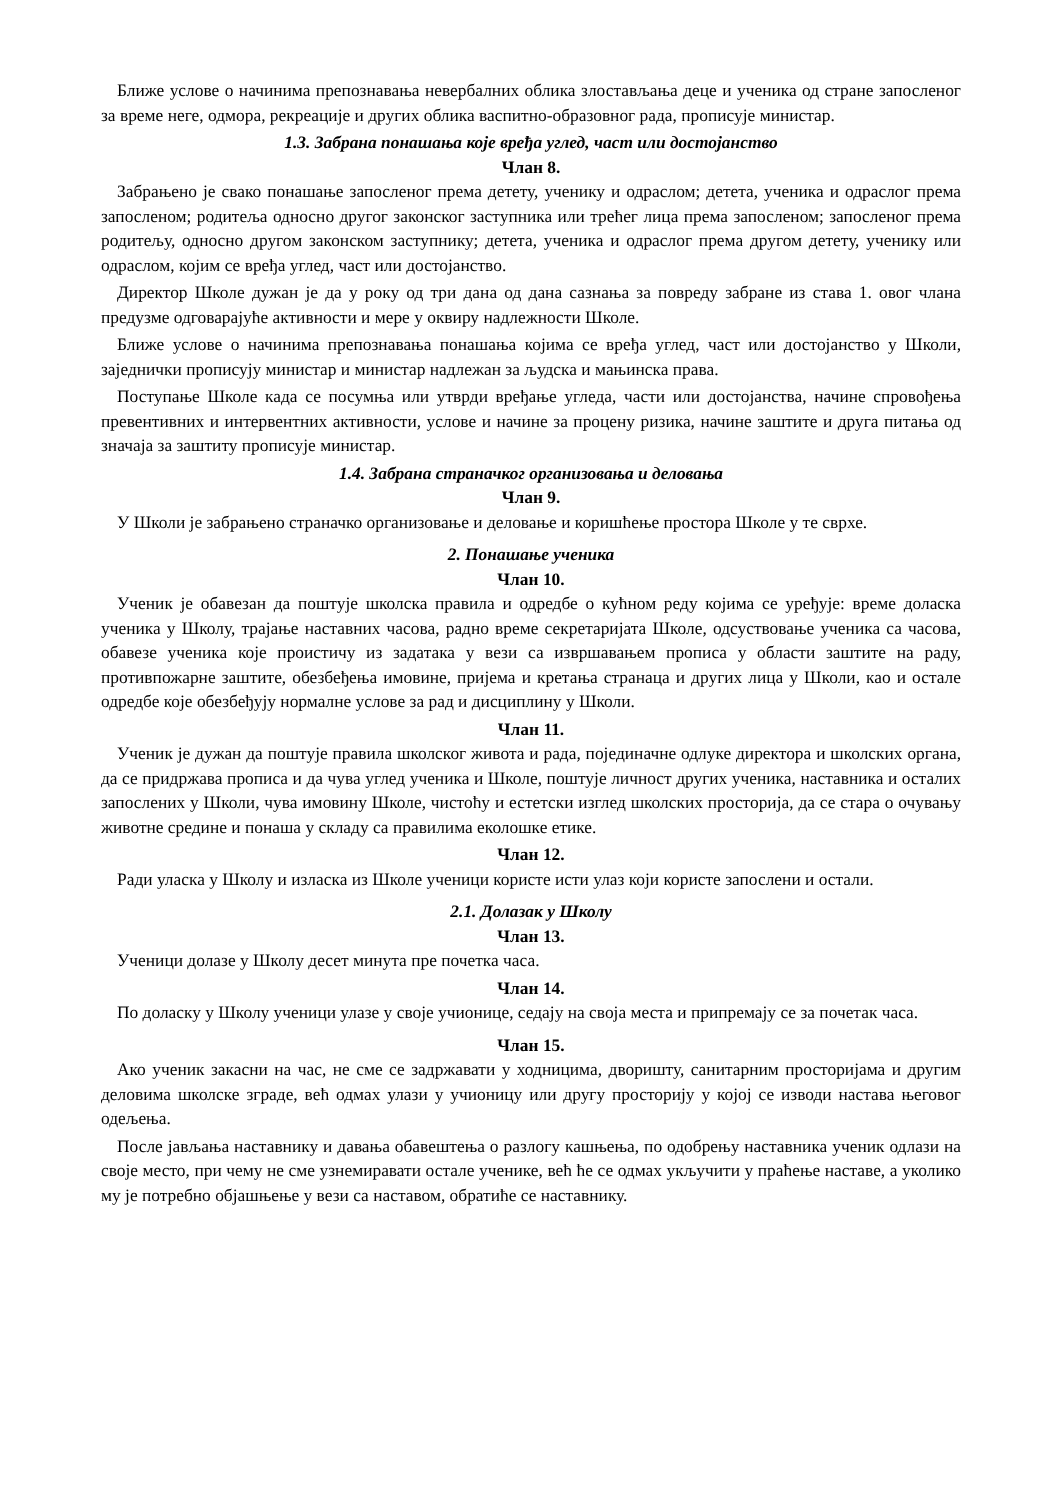Ближе услове о начинима препознавања невербалних облика злостављања деце и ученика од стране запосленог за време неге, одмора, рекреације и других облика васпитно-образовног рада, прописује министар.
1.3. Забрана понашања које вређа углед, част или достојанство
Члан 8.
Забрањено је свако понашање запосленог према детету, ученику и одраслом; детета, ученика и одраслог према запосленом; родитеља односно другог законског заступника или трећег лица према запосленом; запосленог према родитељу, односно другом законском заступнику; детета, ученика и одраслог према другом детету, ученику или одраслом, којим се вређа углед, част или достојанство.
Директор Школе дужан је да у року од три дана од дана сазнања за повреду забране из става 1. овог члана предузме одговарајуће активности и мере у оквиру надлежности Школе.
Ближе услове о начинима препознавања понашања којима се вређа углед, част или достојанство у Школи, заједнички прописују министар и министар надлежан за људска и мањинска права.
Поступање Школе када се посумња или утврди вређање угледа, части или достојанства, начине спровођења превентивних и интервентних активности, услове и начине за процену ризика, начине заштите и друга питања од значаја за заштиту прописује министар.
1.4. Забрана страначког организовања и деловања
Члан 9.
У Школи је забрањено страначко организовање и деловање и коришћење простора Школе у те сврхе.
2. Понашање ученика
Члан 10.
Ученик је обавезан да поштује школска правила и одредбе о кућном реду којима се уређује: време доласка ученика у Школу, трајање наставних часова, радно време секретаријата Школе, одсуствовање ученика са часова, обавезе ученика које проистичу из задатака у вези са извршавањем прописа у области заштите на раду, противпожарне заштите, обезбеђења имовине, пријема и кретања странаца и других лица у Школи, као и остале одредбе које обезбеђују нормалне услове за рад и дисциплину у Школи.
Члан 11.
Ученик је дужан да поштује правила школског живота и рада, појединачне одлуке директора и школских органа, да се придржава прописа и да чува углед ученика и Школе, поштује личност других ученика, наставника и осталих запослених у Школи, чува имовину Школе, чистоћу и естетски изглед школских просторија, да се стара о очувању животне средине и понаша у складу са правилима еколошке етике.
Члан 12.
Ради уласка у Школу и изласка из Школе ученици користе исти улаз који користе запослени и остали.
2.1. Долазак у Школу
Члан 13.
Ученици долазе у Школу десет минута пре почетка часа.
Члан 14.
По доласку у Школу ученици улазе у своје учионице, седају на своја места и припремају се за почетак часа.
Члан 15.
Ако ученик закасни на час, не сме се задржавати у ходницима, дворишту, санитарним просторијама и другим деловима школске зграде, већ одмах улази у учионицу или другу просторију у којој се изводи настава његовог одељења.
После јављања наставнику и давања обавештења о разлогу кашњења, по одобрењу наставника ученик одлази на своје место, при чему не сме узнемиравати остале ученике, већ ће се одмах укључити у праћење наставе, а уколико му је потребно објашњење у вези са наставом, обратиће се наставнику.